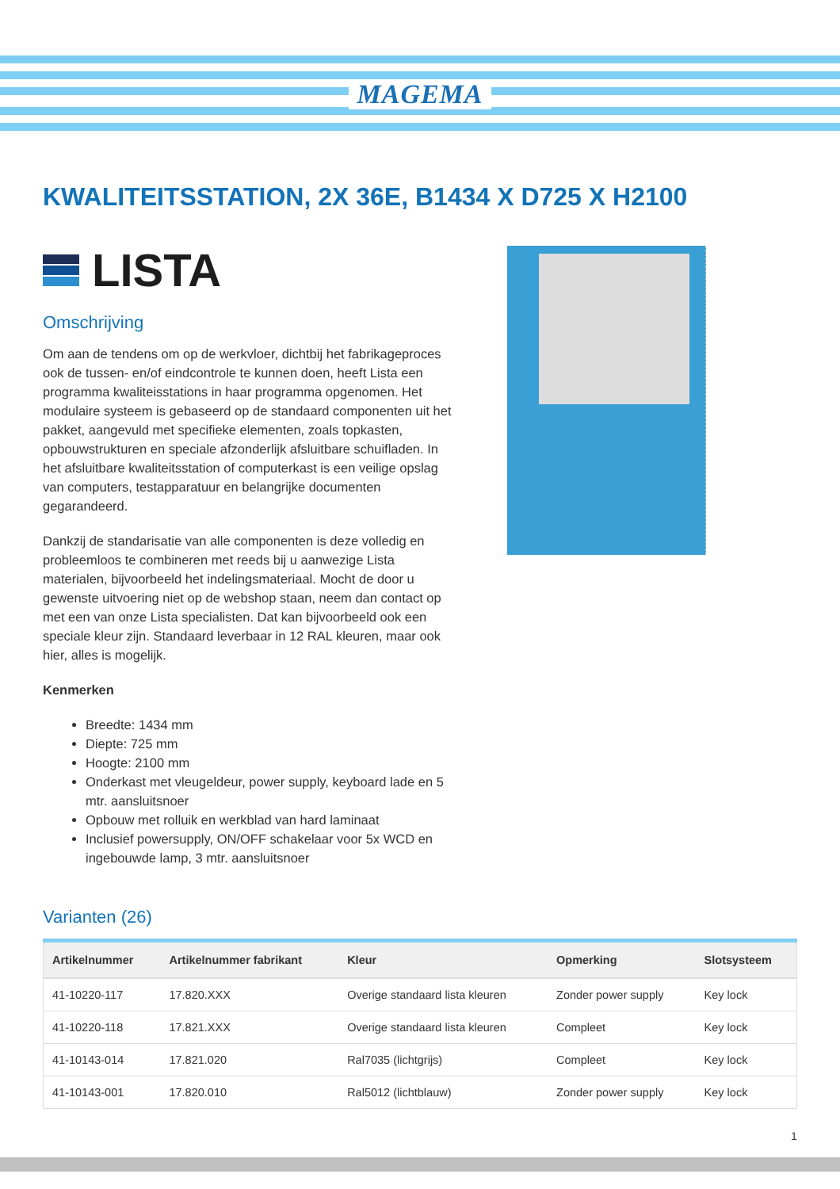MAGEMA
KWALITEITSSTATION, 2X 36E, B1434 X D725 X H2100
LISTA
Omschrijving
Om aan de tendens om op de werkvloer, dichtbij het fabrikageproces ook de tussen- en/of eindcontrole te kunnen doen, heeft Lista een programma kwaliteisstations in haar programma opgenomen. Het modulaire systeem is gebaseerd op de standaard componenten uit het pakket, aangevuld met specifieke elementen, zoals topkasten, opbouwstrukturen en speciale afzonderlijk afsluitbare schuifladen. In het afsluitbare kwaliteitsstation of computerkast is een veilige opslag van computers, testapparatuur en belangrijke documenten gegarandeerd.
Dankzij de standarisatie van alle componenten is deze volledig en probleemloos te combineren met reeds bij u aanwezige Lista materialen, bijvoorbeeld het indelingsmateriaal. Mocht de door u gewenste uitvoering niet op de webshop staan, neem dan contact op met een van onze Lista specialisten. Dat kan bijvoorbeeld ook een speciale kleur zijn. Standaard leverbaar in 12 RAL kleuren, maar ook hier, alles is mogelijk.
Kenmerken
Breedte: 1434 mm
Diepte: 725 mm
Hoogte: 2100 mm
Onderkast met vleugeldeur, power supply, keyboard lade en 5 mtr. aansluitsnoer
Opbouw met rolluik en werkblad van hard laminaat
Inclusief powersupply, ON/OFF schakelaar voor 5x WCD en ingebouwde lamp, 3 mtr. aansluitsnoer
Varianten (26)
| Artikelnummer | Artikelnummer fabrikant | Kleur | Opmerking | Slotsysteem |
| --- | --- | --- | --- | --- |
| 41-10220-117 | 17.820.XXX | Overige standaard lista kleuren | Zonder power supply | Key lock |
| 41-10220-118 | 17.821.XXX | Overige standaard lista kleuren | Compleet | Key lock |
| 41-10143-014 | 17.821.020 | Ral7035 (lichtgrijs) | Compleet | Key lock |
| 41-10143-001 | 17.820.010 | Ral5012 (lichtblauw) | Zonder power supply | Key lock |
1